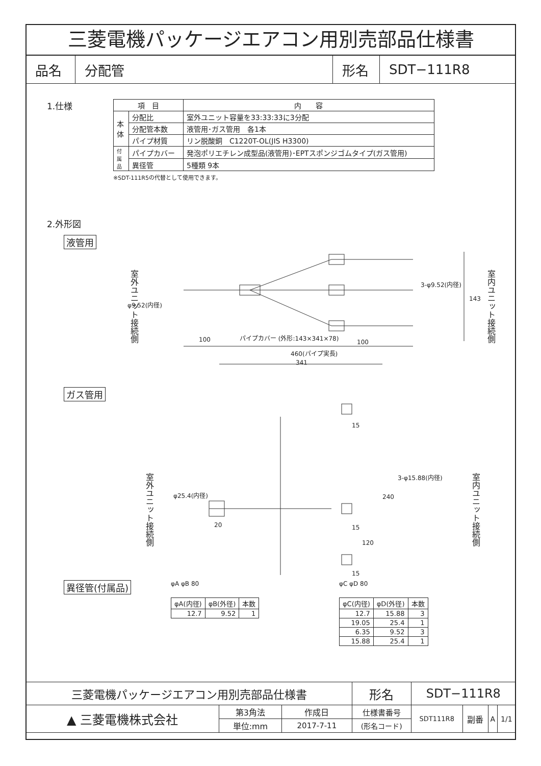三菱電機パッケージエアコン用別売部品仕様書
| 品名 | 分配管 | 形名 | SDT−111R8 |
1.仕様
| 項 目 | | 内 容 |
| --- | --- | --- |
| 本 体 | 分配比 | 室外ユニット容量を33:33:33に3分配 |
| | 分配管本数 | 液管用･ガス管用 各1本 |
| | パイプ材質 | リン脱酸銅 C1220T-OL(JIS H3300) |
| 付 属 品 | パイプカバー | 発泡ポリエチレン成型品(液管用)･EPTスポンジゴムタイプ(ガス管用) |
| | 異径管 | 5種類 9本 |
※SDT-111R5の代替として使用できます。
2.外形図
液管用
室外ユニット接続側
室内ユニット接続側
φ9.52(内径)
3-φ9.52(内径)
143
100 パイプカバー (外形:143×341×78)
100
460(パイプ実長)
341
ガス管用
室外ユニット接続側
室内ユニット接続側
φ25.4(内径)
3-φ15.88(内径)
15
240
20 15
120
15
異径管(付属品)
φA φB 80
| φA(内径) | φB(外径) | 本数 |
| --- | --- | --- |
| 12.7 | 9.52 | 1 |
φC φD 80
| φC(内径) | φD(外径) | 本数 |
| --- | --- | --- |
| 12.7 | 15.88 | 3 |
| 19.05 | 25.4 | 1 |
| 6.35 | 9.52 | 3 |
| 15.88 | 25.4 | 1 |
| 三菱電機パッケージエアコン用別売部品仕様書 | | | 形名 | SDT−111R8 | | | |
| ▲ 三菱電機株式会社 | 第3角法 | 作成日 | 仕様書番号 | SDT111R8 | 副番 | A | 1/1 |
| | 単位:mm | 2017-7-11 | (形名コード) | | | | |